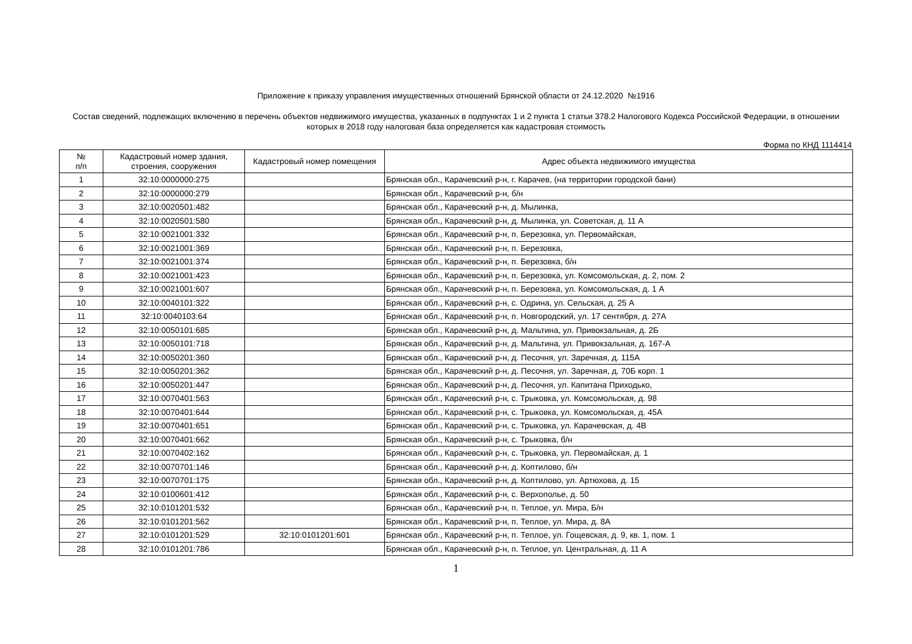Приложение к приказу управления имущественных отношений Брянской области от 24.12.2020 №1916
Состав сведений, подлежащих включению в перечень объектов недвижимого имущества, указанных в подпунктах 1 и 2 пункта 1 статьи 378.2 Налогового Кодекса Российской Федерации, в отношении которых в 2018 году налоговая база определяется как кадастровая стоимость
Форма по КНД 1114414
| № п/п | Кадастровый номер здания, строения, сооружения | Кадастровый номер помещения | Адрес объекта недвижимого имущества |
| --- | --- | --- | --- |
| 1 | 32:10:0000000:275 | | Брянская обл., Карачевский р-н, г. Карачев, (на территории городской бани) |
| 2 | 32:10:0000000:279 | | Брянская обл., Карачевский р-н, б/н |
| 3 | 32:10:0020501:482 | | Брянская обл., Карачевский р-н, д. Мылинка, |
| 4 | 32:10:0020501:580 | | Брянская обл., Карачевский р-н, д. Мылинка, ул. Советская, д. 11 А |
| 5 | 32:10:0021001:332 | | Брянская обл., Карачевский р-н, п. Березовка, ул. Первомайская, |
| 6 | 32:10:0021001:369 | | Брянская обл., Карачевский р-н, п. Березовка, |
| 7 | 32:10:0021001:374 | | Брянская обл., Карачевский р-н, п. Березовка, б/н |
| 8 | 32:10:0021001:423 | | Брянская обл., Карачевский р-н, п. Березовка, ул. Комсомольская, д. 2, пом. 2 |
| 9 | 32:10:0021001:607 | | Брянская обл., Карачевский р-н, п. Березовка, ул. Комсомольская, д. 1 А |
| 10 | 32:10:0040101:322 | | Брянская обл., Карачевский р-н, с. Одрина, ул. Сельская, д. 25 А |
| 11 | 32:10:0040103:64 | | Брянская обл., Карачевский р-н, п. Новгородский, ул. 17 сентября, д. 27А |
| 12 | 32:10:0050101:685 | | Брянская обл., Карачевский р-н, д. Мальтина, ул. Привокзальная, д. 2Б |
| 13 | 32:10:0050101:718 | | Брянская обл., Карачевский р-н, д. Мальтина, ул. Привокзальная, д. 167-А |
| 14 | 32:10:0050201:360 | | Брянская обл., Карачевский р-н, д. Песочня, ул. Заречная, д. 115А |
| 15 | 32:10:0050201:362 | | Брянская обл., Карачевский р-н, д. Песочня, ул. Заречная, д. 70Б корп. 1 |
| 16 | 32:10:0050201:447 | | Брянская обл., Карачевский р-н, д. Песочня, ул. Капитана Приходько, |
| 17 | 32:10:0070401:563 | | Брянская обл., Карачевский р-н, с. Трыковка, ул. Комсомольская, д. 98 |
| 18 | 32:10:0070401:644 | | Брянская обл., Карачевский р-н, с. Трыковка, ул. Комсомольская, д. 45А |
| 19 | 32:10:0070401:651 | | Брянская обл., Карачевский р-н, с. Трыковка, ул. Карачевская, д. 4В |
| 20 | 32:10:0070401:662 | | Брянская обл., Карачевский р-н, с. Трыковка, б/н |
| 21 | 32:10:0070402:162 | | Брянская обл., Карачевский р-н, с. Трыковка, ул. Первомайская, д. 1 |
| 22 | 32:10:0070701:146 | | Брянская обл., Карачевский р-н, д. Коптилово, б/н |
| 23 | 32:10:0070701:175 | | Брянская обл., Карачевский р-н, д. Коптилово, ул. Артюхова, д. 15 |
| 24 | 32:10:0100601:412 | | Брянская обл., Карачевский р-н, с. Верхополье, д. 50 |
| 25 | 32:10:0101201:532 | | Брянская обл., Карачевский р-н, п. Теплое, ул. Мира, Б/н |
| 26 | 32:10:0101201:562 | | Брянская обл., Карачевский р-н, п. Теплое, ул. Мира, д. 8А |
| 27 | 32:10:0101201:529 | 32:10:0101201:601 | Брянская обл., Карачевский р-н, п. Теплое, ул. Гощевская, д. 9, кв. 1, пом. 1 |
| 28 | 32:10:0101201:786 | | Брянская обл., Карачевский р-н, п. Теплое, ул. Центральная, д. 11 А |
1